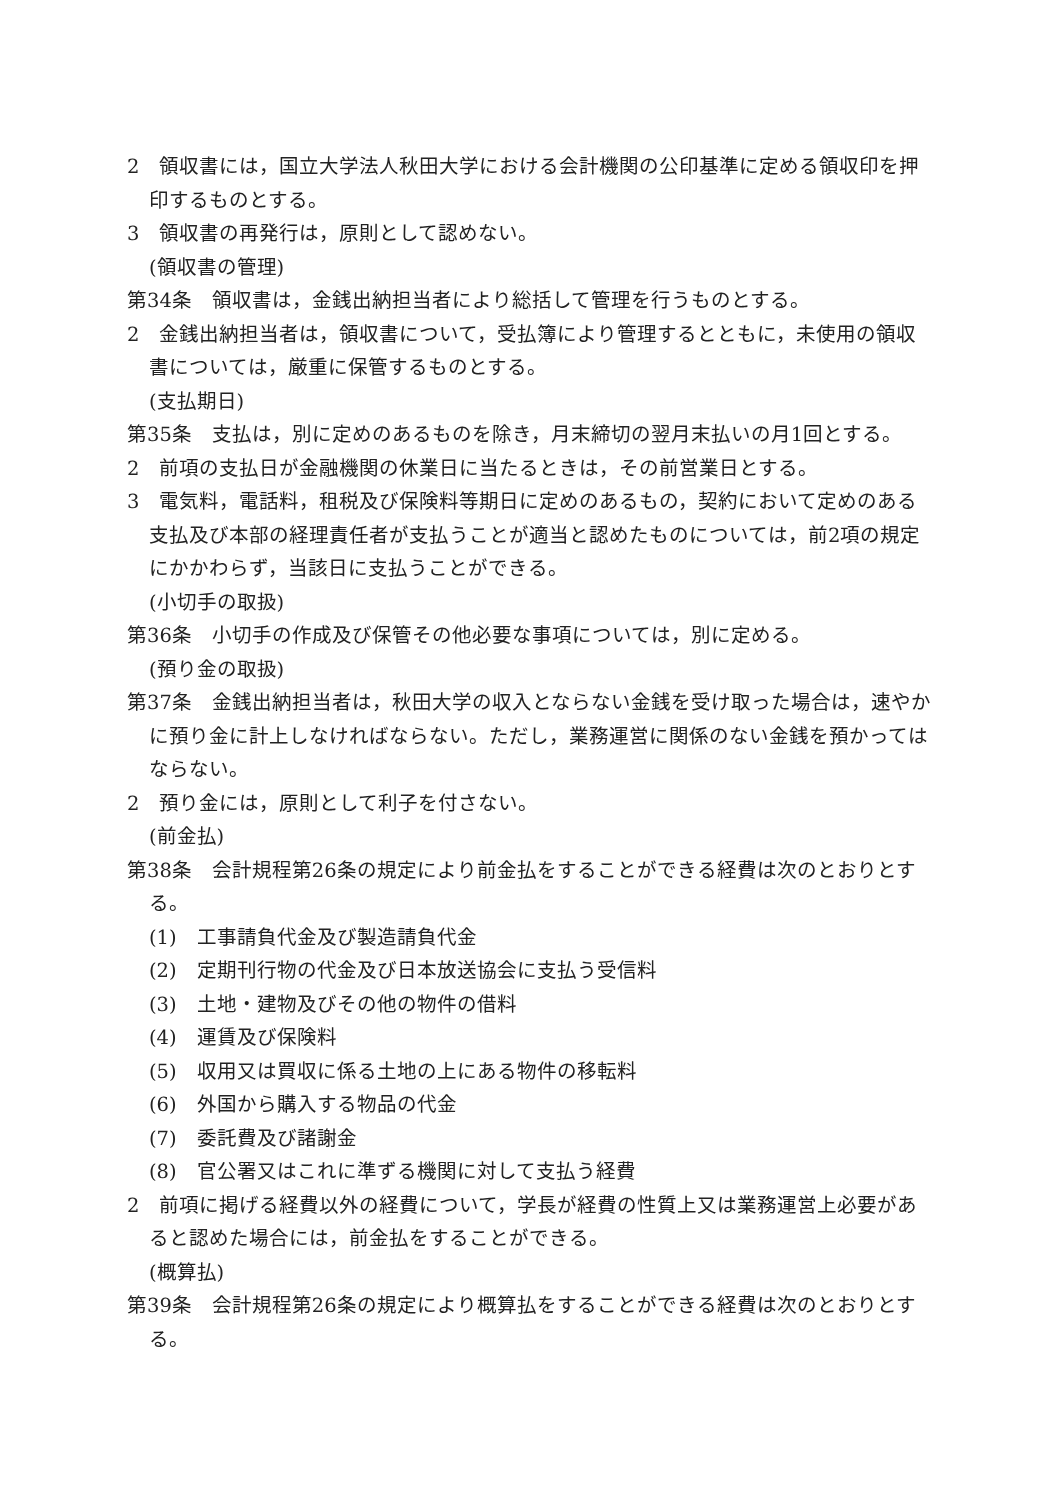2　領収書には，国立大学法人秋田大学における会計機関の公印基準に定める領収印を押印するものとする。
3　領収書の再発行は，原則として認めない。
(領収書の管理)
第34条　領収書は，金銭出納担当者により総括して管理を行うものとする。
2　金銭出納担当者は，領収書について，受払簿により管理するとともに，未使用の領収書については，厳重に保管するものとする。
(支払期日)
第35条　支払は，別に定めのあるものを除き，月末締切の翌月末払いの月1回とする。
2　前項の支払日が金融機関の休業日に当たるときは，その前営業日とする。
3　電気料，電話料，租税及び保険料等期日に定めのあるもの，契約において定めのある支払及び本部の経理責任者が支払うことが適当と認めたものについては，前2項の規定にかかわらず，当該日に支払うことができる。
(小切手の取扱)
第36条　小切手の作成及び保管その他必要な事項については，別に定める。
(預り金の取扱)
第37条　金銭出納担当者は，秋田大学の収入とならない金銭を受け取った場合は，速やかに預り金に計上しなければならない。ただし，業務運営に関係のない金銭を預かってはならない。
2　預り金には，原則として利子を付さない。
(前金払)
第38条　会計規程第26条の規定により前金払をすることができる経費は次のとおりとする。
(1)　工事請負代金及び製造請負代金
(2)　定期刊行物の代金及び日本放送協会に支払う受信料
(3)　土地・建物及びその他の物件の借料
(4)　運賃及び保険料
(5)　収用又は買収に係る土地の上にある物件の移転料
(6)　外国から購入する物品の代金
(7)　委託費及び諸謝金
(8)　官公署又はこれに準ずる機関に対して支払う経費
2　前項に掲げる経費以外の経費について，学長が経費の性質上又は業務運営上必要があると認めた場合には，前金払をすることができる。
(概算払)
第39条　会計規程第26条の規定により概算払をすることができる経費は次のとおりとする。